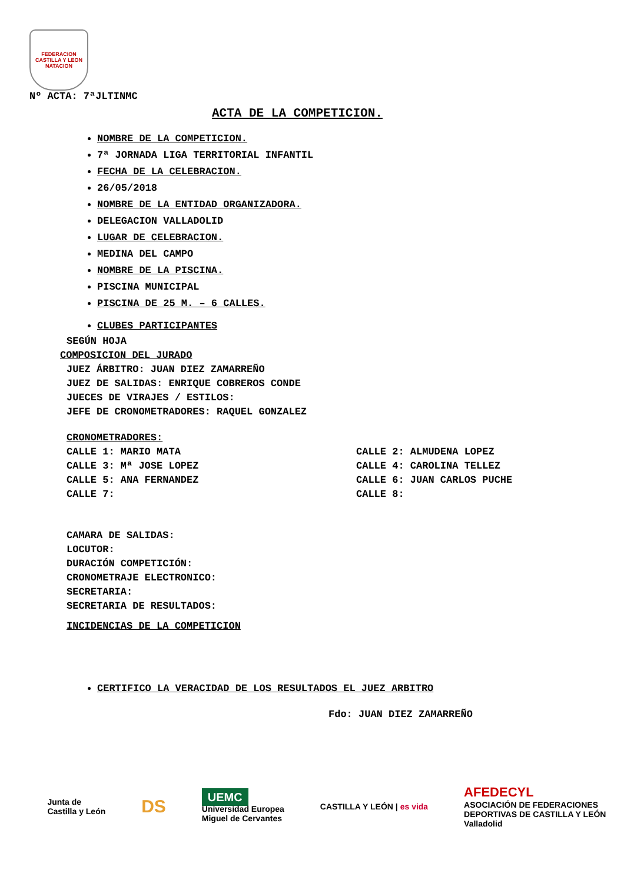FEDERACION CASTILLA Y LEON NATACION
Nº ACTA: 7ªJLTINMC
ACTA DE LA COMPETICION.
NOMBRE DE LA COMPETICION.
7ª JORNADA LIGA TERRITORIAL INFANTIL
FECHA DE LA CELEBRACION.
26/05/2018
NOMBRE DE LA ENTIDAD ORGANIZADORA.
DELEGACION VALLADOLID
LUGAR DE CELEBRACION.
MEDINA DEL CAMPO
NOMBRE DE LA PISCINA.
PISCINA MUNICIPAL
PISCINA DE 25 M. – 6 CALLES.
CLUBES PARTICIPANTES
SEGÚN HOJA
COMPOSICION DEL JURADO
JUEZ ÁRBITRO: JUAN DIEZ ZAMARREÑO
JUEZ DE SALIDAS: ENRIQUE COBREROS CONDE
JUECES DE VIRAJES / ESTILOS:
JEFE DE CRONOMETRADORES: RAQUEL GONZALEZ
CRONOMETRADORES:
CALLE 1: MARIO MATA
CALLE 2: ALMUDENA LOPEZ
CALLE 3: Mª JOSE LOPEZ
CALLE 4: CAROLINA TELLEZ
CALLE 5: ANA FERNANDEZ
CALLE 6: JUAN CARLOS PUCHE
CALLE 7:
CALLE 8:
CAMARA DE SALIDAS:
LOCUTOR:
DURACIÓN COMPETICIÓN:
CRONOMETRAJE ELECTRONICO:
SECRETARIA:
SECRETARIA DE RESULTADOS:
INCIDENCIAS DE LA COMPETICION
CERTIFICO LA VERACIDAD DE LOS RESULTADOS EL JUEZ ARBITRO
Fdo: JUAN DIEZ ZAMARREÑO
Junta de
Castilla y León
DS
UEMC
Universidad Europea
Miguel de Cervantes
CASTILLA Y LEÓN | es vida
AFEDECYL
ASOCIACIÓN DE FEDERACIONES
DEPORTIVAS DE CASTILLA Y LEÓN
Valladolid